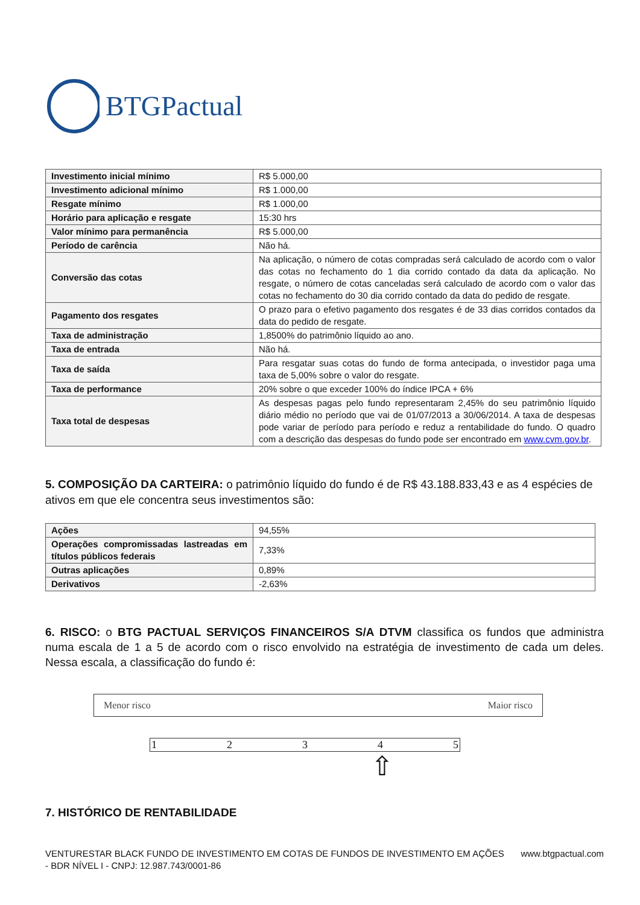BTGPactual
| Investimento inicial mínimo | R$ 5.000,00 |
| Investimento adicional mínimo | R$ 1.000,00 |
| Resgate mínimo | R$ 1.000,00 |
| Horário para aplicação e resgate | 15:30 hrs |
| Valor mínimo para permanência | R$ 5.000,00 |
| Período de carência | Não há. |
| Conversão das cotas | Na aplicação, o número de cotas compradas será calculado de acordo com o valor das cotas no fechamento do 1 dia corrido contado da data da aplicação. No resgate, o número de cotas canceladas será calculado de acordo com o valor das cotas no fechamento do 30 dia corrido contado da data do pedido de resgate. |
| Pagamento dos resgates | O prazo para o efetivo pagamento dos resgates é de 33 dias corridos contados da data do pedido de resgate. |
| Taxa de administração | 1,8500% do patrimônio líquido ao ano. |
| Taxa de entrada | Não há. |
| Taxa de saída | Para resgatar suas cotas do fundo de forma antecipada, o investidor paga uma taxa de 5,00% sobre o valor do resgate. |
| Taxa de performance | 20% sobre o que exceder 100% do índice IPCA + 6% |
| Taxa total de despesas | As despesas pagas pelo fundo representaram 2,45% do seu patrimônio líquido diário médio no período que vai de 01/07/2013 a 30/06/2014. A taxa de despesas pode variar de período para período e reduz a rentabilidade do fundo. O quadro com a descrição das despesas do fundo pode ser encontrado em www.cvm.gov.br . |
5. COMPOSIÇÃO DA CARTEIRA: o patrimônio líquido do fundo é de R$ 43.188.833,43 e as 4 espécies de ativos em que ele concentra seus investimentos são:
| Ações | 94,55% |
| Operações compromissadas lastreadas em títulos públicos federais | 7,33% |
| Outras aplicações | 0,89% |
| Derivativos | -2,63% |
6. RISCO: o BTG PACTUAL SERVIÇOS FINANCEIROS S/A DTVM classifica os fundos que administra numa escala de 1 a 5 de acordo com o risco envolvido na estratégia de investimento de cada um deles. Nessa escala, a classificação do fundo é:
Menor risco Maior risco
12345
⇧
7. HISTÓRICO DE RENTABILIDADE
VENTURESTAR BLACK FUNDO DE INVESTIMENTO EM COTAS DE FUNDOS DE INVESTIMENTO EM AÇÕES - BDR NÍVEL I - CNPJ: 12.987.743/0001-86 www.btgpactual.com